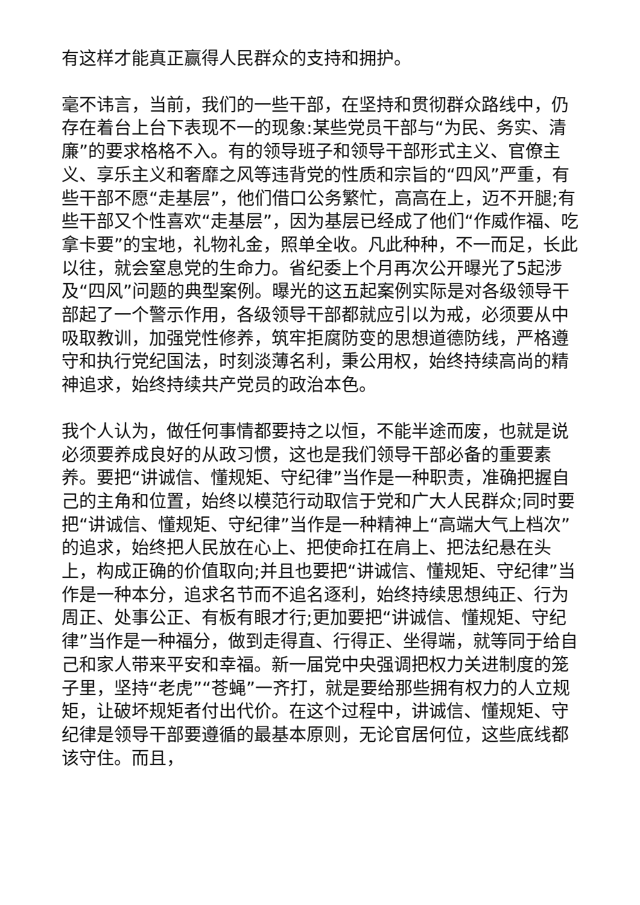有这样才能真正赢得人民群众的支持和拥护。
毫不讳言，当前，我们的一些干部，在坚持和贯彻群众路线中，仍存在着台上台下表现不一的现象:某些党员干部与“为民、务实、清廉”的要求格格不入。有的领导班子和领导干部形式主义、官僚主义、享乐主义和奢靡之风等违背党的性质和宗旨的“四风”严重，有些干部不愿“走基层”，他们借口公务繁忙，高高在上，迈不开腿;有些干部又个性喜欢“走基层”，因为基层已经成了他们“作威作福、吃拿卡要”的宝地，礼物礼金，照单全收。凡此种种，不一而足，长此以往，就会窒息党的生命力。省纪委上个月再次公开曝光了5起涉及“四风”问题的典型案例。曝光的这五起案例实际是对各级领导干部起了一个警示作用，各级领导干部都就应引以为戒，必须要从中吸取教训，加强党性修养，筑牢拒腐防变的思想道德防线，严格遵守和执行党纪国法，时刻淡薄名利，秉公用权，始终持续高尚的精神追求，始终持续共产党员的政治本色。
我个人认为，做任何事情都要持之以恒，不能半途而废，也就是说必须要养成良好的从政习惯，这也是我们领导干部必备的重要素养。要把“讲诚信、懂规矩、守纪律”当作是一种职责，准确把握自己的主角和位置，始终以模范行动取信于党和广大人民群众;同时要把“讲诚信、懂规矩、守纪律”当作是一种精神上“高端大气上档次”的追求，始终把人民放在心上、把使命扛在肩上、把法纪悬在头上，构成正确的价值取向;并且也要把“讲诚信、懂规矩、守纪律”当作是一种本分，追求名节而不追名逐利，始终持续思想纯正、行为周正、处事公正、有板有眼才行;更加要把“讲诚信、懂规矩、守纪律”当作是一种福分，做到走得直、行得正、坐得端，就等同于给自己和家人带来平安和幸福。新一届党中央强调把权力关进制度的笼子里，坚持“老虎”“苍蝇”一齐打，就是要给那些拥有权力的人立规矩，让破坏规矩者付出代价。在这个过程中，讲诚信、懂规矩、守纪律是领导干部要遵循的最基本原则，无论官居何位，这些底线都该守住。而且，